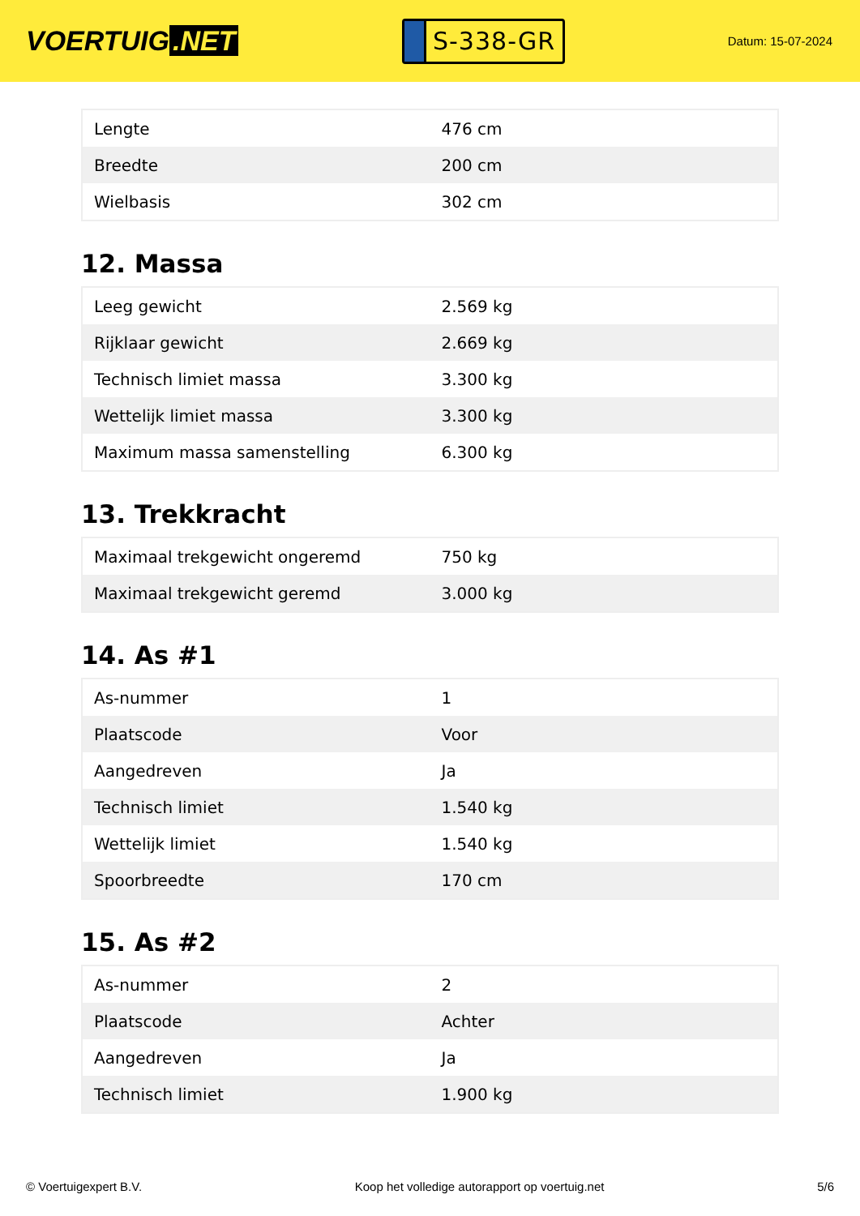VOERTUIG.NET
S-338-GR
Datum: 15-07-2024
| Lengte | 476 cm |
| Breedte | 200 cm |
| Wielbasis | 302 cm |
12. Massa
| Leeg gewicht | 2.569 kg |
| Rijklaar gewicht | 2.669 kg |
| Technisch limiet massa | 3.300 kg |
| Wettelijk limiet massa | 3.300 kg |
| Maximum massa samenstelling | 6.300 kg |
13. Trekkracht
| Maximaal trekgewicht ongeremd | 750 kg |
| Maximaal trekgewicht geremd | 3.000 kg |
14. As #1
| As-nummer | 1 |
| Plaatscode | Voor |
| Aangedreven | Ja |
| Technisch limiet | 1.540 kg |
| Wettelijk limiet | 1.540 kg |
| Spoorbreedte | 170 cm |
15. As #2
| As-nummer | 2 |
| Plaatscode | Achter |
| Aangedreven | Ja |
| Technisch limiet | 1.900 kg |
© Voertuigexpert B.V. Koop het volledige autorapport op voertuig.net 5/6